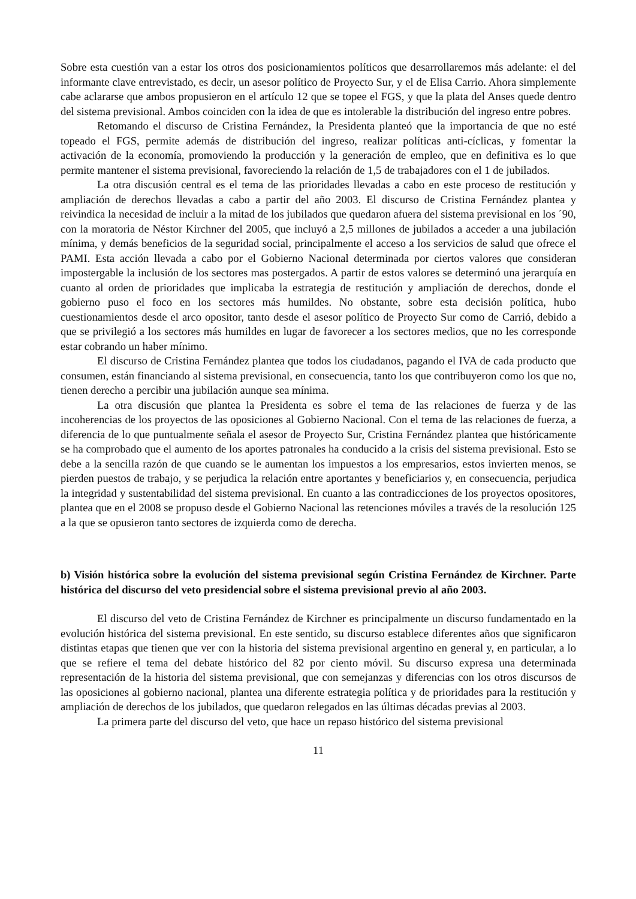Sobre esta cuestión van a estar los otros dos posicionamientos políticos que desarrollaremos más adelante: el del informante clave entrevistado, es decir, un asesor político de Proyecto Sur, y el de Elisa Carrio. Ahora simplemente cabe aclararse que ambos propusieron en el artículo 12 que se topee el FGS, y que la plata del Anses quede dentro del sistema previsional. Ambos coinciden con la idea de que es intolerable la distribución del ingreso entre pobres.
Retomando el discurso de Cristina Fernández, la Presidenta planteó que la importancia de que no esté topeado el FGS, permite además de distribución del ingreso, realizar políticas anti-cíclicas, y fomentar la activación de la economía, promoviendo la producción y la generación de empleo, que en definitiva es lo que permite mantener el sistema previsional, favoreciendo la relación de 1,5 de trabajadores con el 1 de jubilados.
La otra discusión central es el tema de las prioridades llevadas a cabo en este proceso de restitución y ampliación de derechos llevadas a cabo a partir del año 2003. El discurso de Cristina Fernández plantea y reivindica la necesidad de incluir a la mitad de los jubilados que quedaron afuera del sistema previsional en los ´90, con la moratoria de Néstor Kirchner del 2005, que incluyó a 2,5 millones de jubilados a acceder a una jubilación mínima, y demás beneficios de la seguridad social, principalmente el acceso a los servicios de salud que ofrece el PAMI. Esta acción llevada a cabo por el Gobierno Nacional determinada por ciertos valores que consideran impostergable la inclusión de los sectores mas postergados. A partir de estos valores se determinó una jerarquía en cuanto al orden de prioridades que implicaba la estrategia de restitución y ampliación de derechos, donde el gobierno puso el foco en los sectores más humildes. No obstante, sobre esta decisión política, hubo cuestionamientos desde el arco opositor, tanto desde el asesor político de Proyecto Sur como de Carrió, debido a que se privilegió a los sectores más humildes en lugar de favorecer a los sectores medios, que no les corresponde estar cobrando un haber mínimo.
El discurso de Cristina Fernández plantea que todos los ciudadanos, pagando el IVA de cada producto que consumen, están financiando al sistema previsional, en consecuencia, tanto los que contribuyeron como los que no, tienen derecho a percibir una jubilación aunque sea mínima.
La otra discusión que plantea la Presidenta es sobre el tema de las relaciones de fuerza y de las incoherencias de los proyectos de las oposiciones al Gobierno Nacional. Con el tema de las relaciones de fuerza, a diferencia de lo que puntualmente señala el asesor de Proyecto Sur, Cristina Fernández plantea que históricamente se ha comprobado que el aumento de los aportes patronales ha conducido a la crisis del sistema previsional. Esto se debe a la sencilla razón de que cuando se le aumentan los impuestos a los empresarios, estos invierten menos, se pierden puestos de trabajo, y se perjudica la relación entre aportantes y beneficiarios y, en consecuencia, perjudica la integridad y sustentabilidad del sistema previsional. En cuanto a las contradicciones de los proyectos opositores, plantea que en el 2008 se propuso desde el Gobierno Nacional las retenciones móviles a través de la resolución 125 a la que se opusieron tanto sectores de izquierda como de derecha.
b) Visión histórica sobre la evolución del sistema previsional según Cristina Fernández de Kirchner. Parte histórica del discurso del veto presidencial sobre el sistema previsional previo al año 2003.
El discurso del veto de Cristina Fernández de Kirchner es principalmente un discurso fundamentado en la evolución histórica del sistema previsional. En este sentido, su discurso establece diferentes años que significaron distintas etapas que tienen que ver con la historia del sistema previsional argentino en general y, en particular, a lo que se refiere el tema del debate histórico del 82 por ciento móvil. Su discurso expresa una determinada representación de la historia del sistema previsional, que con semejanzas y diferencias con los otros discursos de las oposiciones al gobierno nacional, plantea una diferente estrategia política y de prioridades para la restitución y ampliación de derechos de los jubilados, que quedaron relegados en las últimas décadas previas al 2003.
La primera parte del discurso del veto, que hace un repaso histórico del sistema previsional
11